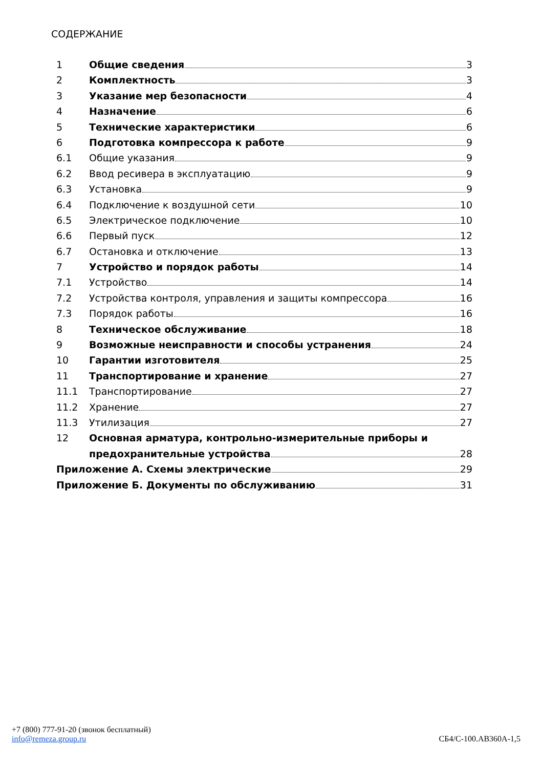СОДЕРЖАНИЕ
1 Общие сведения 3
2 Комплектность 3
3 Указание мер безопасности 4
4 Назначение 6
5 Технические характеристики 6
6 Подготовка компрессора к работе 9
6.1 Общие указания 9
6.2 Ввод ресивера в эксплуатацию 9
6.3 Установка 9
6.4 Подключение к воздушной сети 10
6.5 Электрическое подключение 10
6.6 Первый пуск 12
6.7 Остановка и отключение 13
7 Устройство и порядок работы 14
7.1 Устройство 14
7.2 Устройства контроля, управления и защиты компрессора 16
7.3 Порядок работы 16
8 Техническое обслуживание 18
9 Возможные неисправности и способы устранения 24
10 Гарантии изготовителя 25
11 Транспортирование и хранение 27
11.1 Транспортирование 27
11.2 Хранение 27
11.3 Утилизация 27
12 Основная арматура, контрольно-измерительные приборы и
предохранительные устройства 28
Приложение А. Схемы электрические 29
Приложение Б. Документы по обслуживанию 31
+7 (800) 777-91-20 (звонок бесплатный)
info@remeza.group.ru
СБ4/С-100.АВ360А-1,5